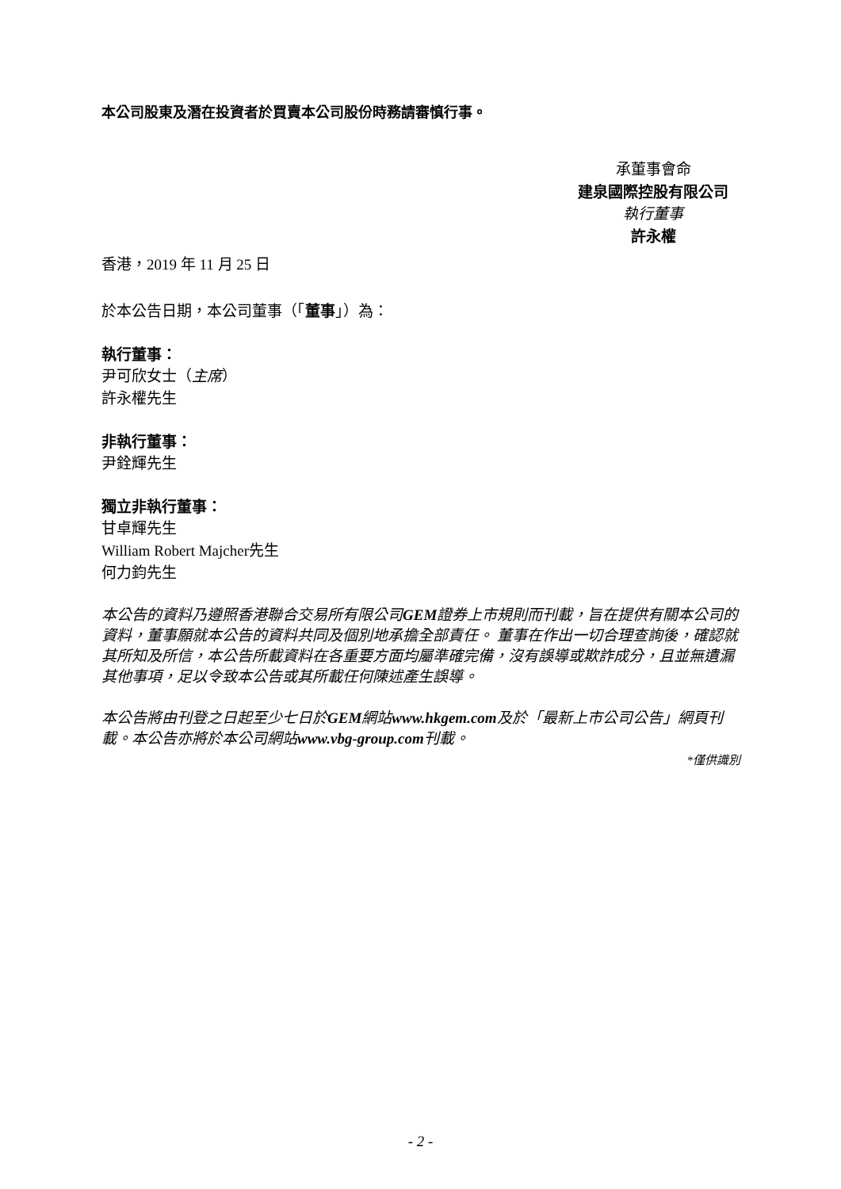本公司股東及潛在投資者於買賣本公司股份時務請審慎行事。
承董事會命
建泉國際控股有限公司
執行董事
許永權
香港，2019 年 11 月 25 日
於本公告日期，本公司董事（「董事」）為：
執行董事：
尹可欣女士（主席）
許永權先生
非執行董事：
尹銓輝先生
獨立非執行董事：
甘卓輝先生
William Robert Majcher先生
何力鈞先生
本公告的資料乃遵照香港聯合交易所有限公司GEM證券上市規則而刊載，旨在提供有關本公司的資料，董事願就本公告的資料共同及個別地承擔全部責任。 董事在作出一切合理查詢後，確認就其所知及所信，本公告所載資料在各重要方面均屬準確完備，沒有誤導或欺詐成分，且並無遺漏其他事項，足以令致本公告或其所載任何陳述產生誤導。
本公告將由刊登之日起至少七日於GEM網站www.hkgem.com及於「最新上市公司公告」網頁刊載。本公告亦將於本公司網站www.vbg-group.com刊載。
*僅供識別
- 2 -